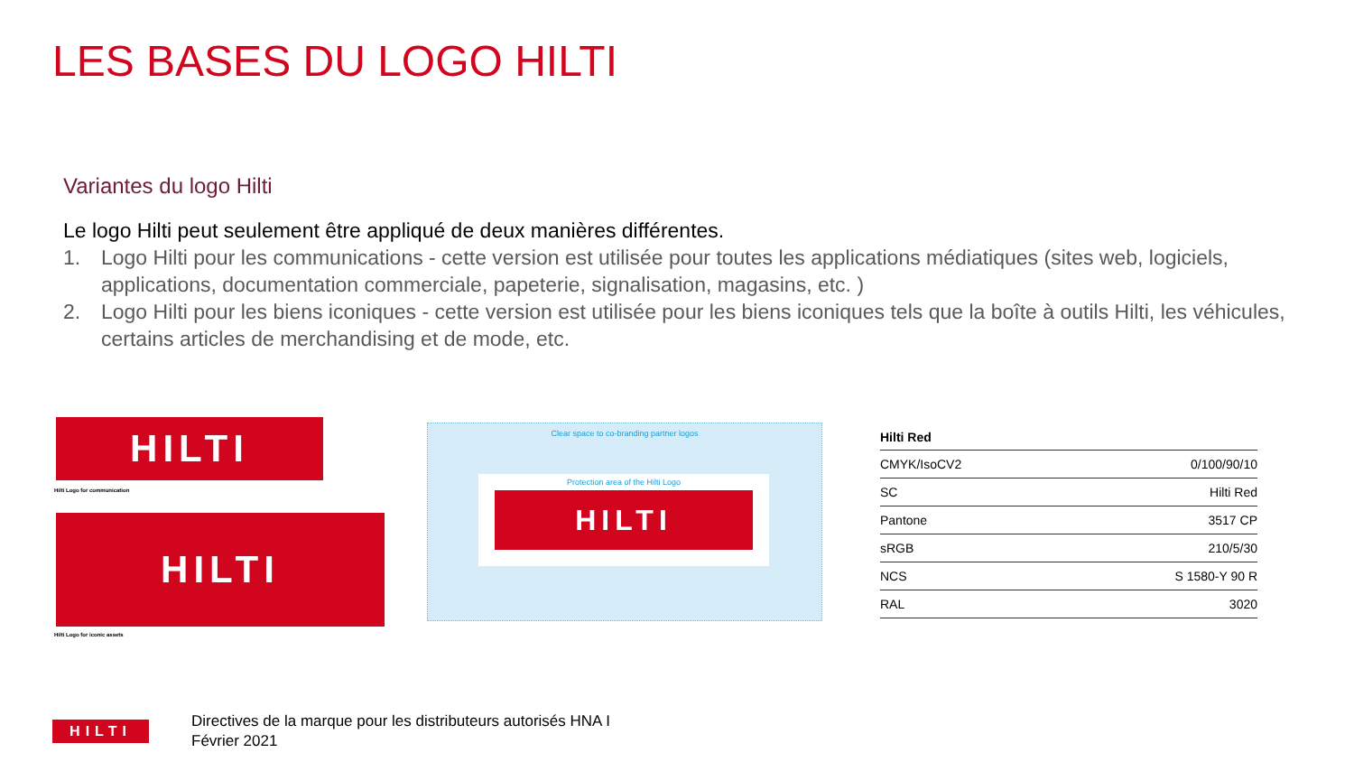LES BASES DU LOGO HILTI
Variantes du logo Hilti
Le logo Hilti peut seulement être appliqué de deux manières différentes.
1. Logo Hilti pour les communications - cette version est utilisée pour toutes les applications médiatiques (sites web, logiciels, applications, documentation commerciale, papeterie, signalisation, magasins, etc. )
2. Logo Hilti pour les biens iconiques - cette version est utilisée pour les biens iconiques tels que la boîte à outils Hilti, les véhicules, certains articles de merchandising et de mode, etc.
HILTI
Hilti Logo for communication
HILTI
Hilti Logo for iconic assets
Clear space to co-branding partner logos
Protection area of the Hilti Logo
HILTI
| Hilti Red | |
| --- | --- |
| CMYK/IsoCV2 | 0/100/90/10 |
| SC | Hilti Red |
| Pantone | 3517 CP |
| sRGB | 210/5/30 |
| NCS | S 1580-Y 90 R |
| RAL | 3020 |
HILTI
Directives de la marque pour les distributeurs autorisés HNA I
Février 2021